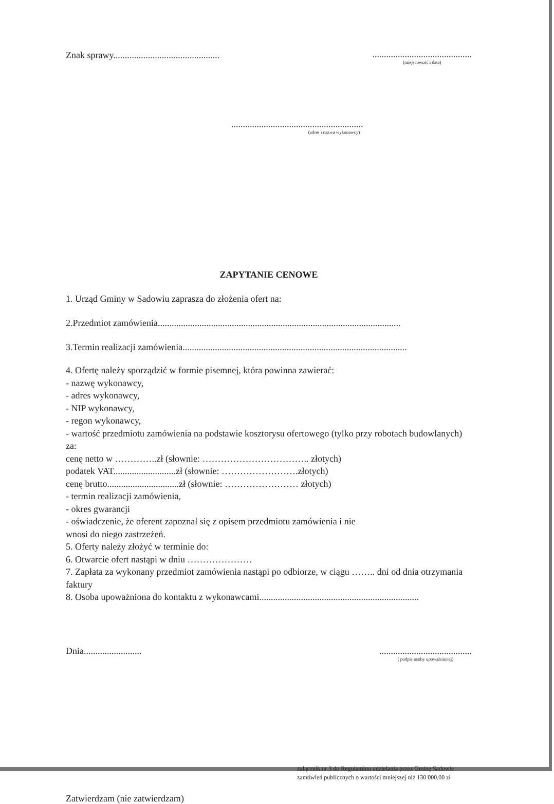Znak sprawy..............................................
...........................................
(miejscowość i data)
.........................................................
(adres i nazwa wykonawcy)
ZAPYTANIE CENOWE
1. Urząd Gminy w Sadowiu zaprasza do złożenia ofert na:
2.Przedmiot zamówienia.........................................................................................................
3.Termin realizacji zamówienia.................................................................................................
4. Ofertę należy sporządzić w formie pisemnej, która powinna zawierać:
- nazwę wykonawcy,
- adres wykonawcy,
- NIP wykonawcy,
- regon wykonawcy,
- wartość przedmiotu zamówienia na podstawie kosztorysu ofertowego (tylko przy robotach budowlanych) za:
cenę netto w …………..zł (słownie: …………………………….. złotych)
podatek VAT...........................zł (słownie: …………………….złotych)
cenę brutto...............................zł (słownie: …………………… złotych)
- termin realizacji zamówienia,
- okres gwarancji
- oświadczenie, że oferent zapoznał się z opisem przedmiotu zamówienia i nie
wnosi do niego zastrzeżeń.
5. Oferty należy złożyć w terminie do:
6. Otwarcie ofert nastąpi w dniu …………………
7. Zapłata za wykonany przedmiot zamówienia nastąpi po odbiorze, w ciągu …….. dni od dnia otrzymania faktury
8. Osoba upoważniona do kontaktu z wykonawcami.....................................................................
Dnia......................... ........................................
( podpis osoby upoważnionej)
załącznik nr 3 do Regulaminu udzielania przez Gminę Sadowie zamówień publicznych o wartości mniejszej niż 130 000,00 zł
Zatwierdzam (nie zatwierdzam)